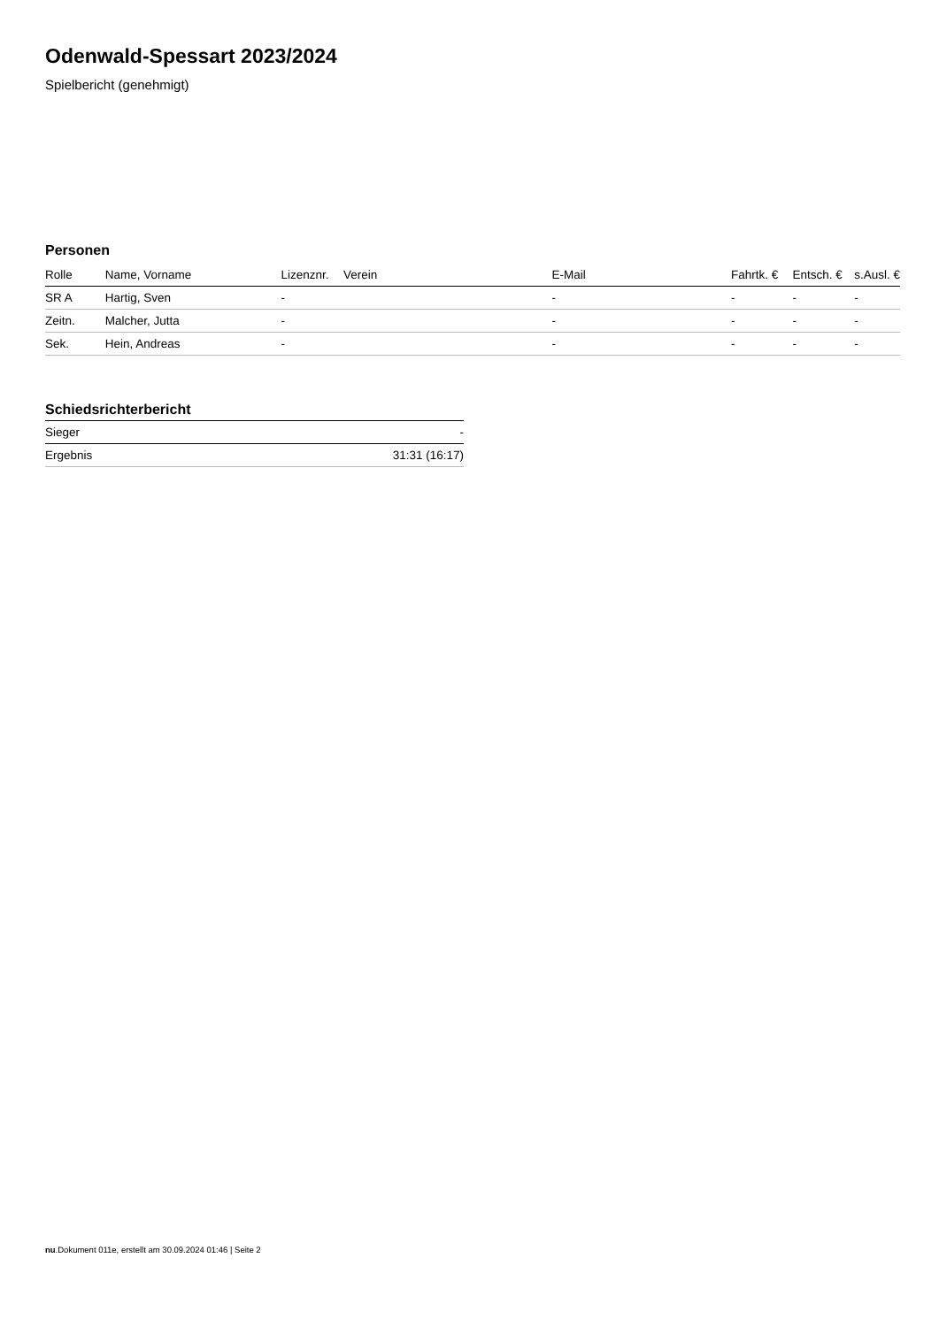Odenwald-Spessart 2023/2024
Spielbericht (genehmigt)
Personen
| Rolle | Name, Vorname | Lizenznr. | Verein | E-Mail | Fahrtk. € | Entsch. € | s.Ausl. € |
| --- | --- | --- | --- | --- | --- | --- | --- |
| SR A | Hartig, Sven | - | | - | - | - | - |
| Zeitn. | Malcher, Jutta | - | | - | - | - | - |
| Sek. | Hein, Andreas | - | | - | - | - | - |
Schiedsrichterbericht
| Sieger | - |
| Ergebnis | 31:31 (16:17) |
nu.Dokument 011e, erstellt am 30.09.2024 01:46 | Seite 2